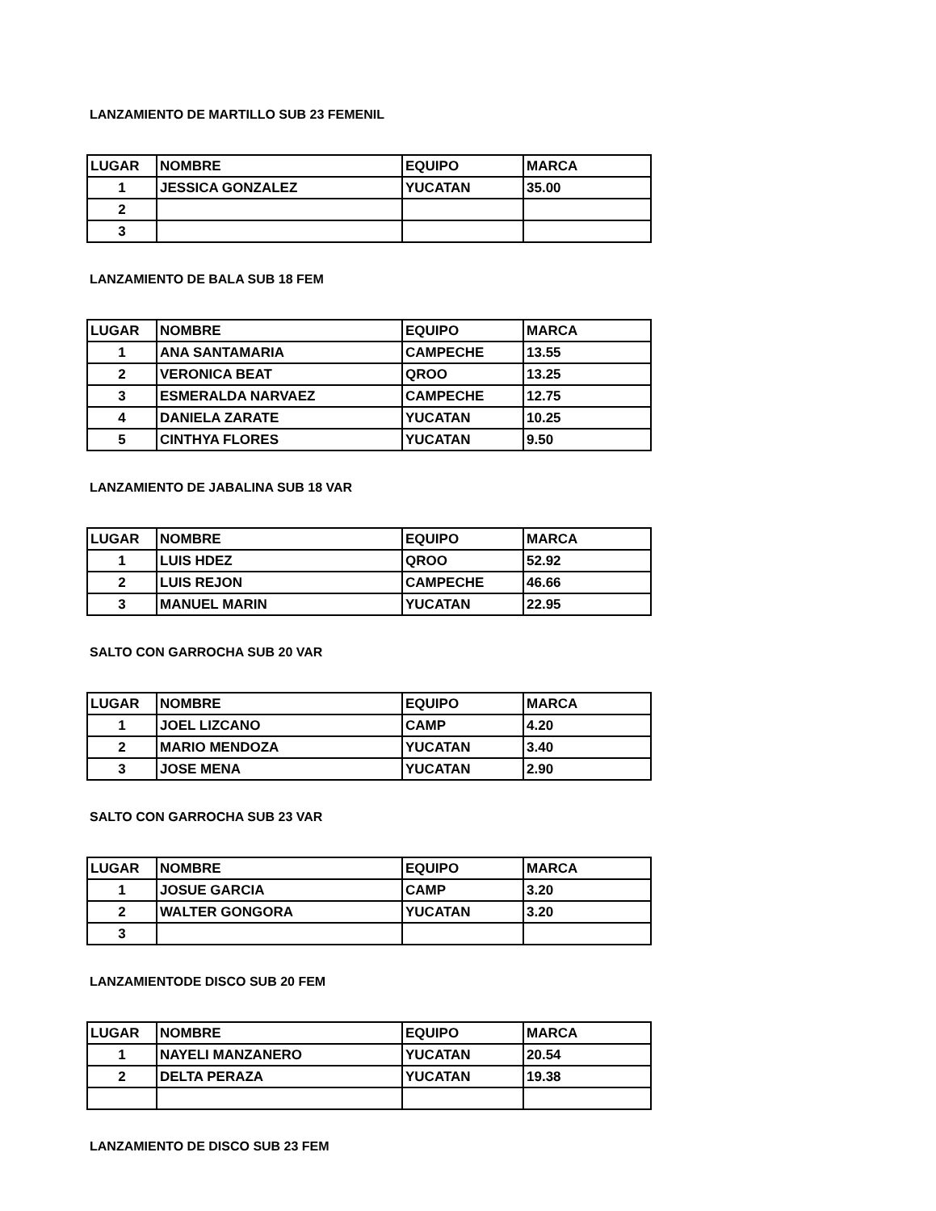LANZAMIENTO DE MARTILLO SUB 23 FEMENIL
| LUGAR | NOMBRE | EQUIPO | MARCA |
| --- | --- | --- | --- |
| 1 | JESSICA GONZALEZ | YUCATAN | 35.00 |
| 2 | | | |
| 3 | | | |
LANZAMIENTO DE BALA SUB 18 FEM
| LUGAR | NOMBRE | EQUIPO | MARCA |
| --- | --- | --- | --- |
| 1 | ANA SANTAMARIA | CAMPECHE | 13.55 |
| 2 | VERONICA BEAT | QROO | 13.25 |
| 3 | ESMERALDA NARVAEZ | CAMPECHE | 12.75 |
| 4 | DANIELA ZARATE | YUCATAN | 10.25 |
| 5 | CINTHYA FLORES | YUCATAN | 9.50 |
LANZAMIENTO DE JABALINA SUB 18 VAR
| LUGAR | NOMBRE | EQUIPO | MARCA |
| --- | --- | --- | --- |
| 1 | LUIS HDEZ | QROO | 52.92 |
| 2 | LUIS REJON | CAMPECHE | 46.66 |
| 3 | MANUEL MARIN | YUCATAN | 22.95 |
SALTO CON GARROCHA SUB 20 VAR
| LUGAR | NOMBRE | EQUIPO | MARCA |
| --- | --- | --- | --- |
| 1 | JOEL LIZCANO | CAMP | 4.20 |
| 2 | MARIO MENDOZA | YUCATAN | 3.40 |
| 3 | JOSE MENA | YUCATAN | 2.90 |
SALTO CON GARROCHA SUB 23 VAR
| LUGAR | NOMBRE | EQUIPO | MARCA |
| --- | --- | --- | --- |
| 1 | JOSUE GARCIA | CAMP | 3.20 |
| 2 | WALTER GONGORA | YUCATAN | 3.20 |
| 3 | | | |
LANZAMIENTODE DISCO SUB 20 FEM
| LUGAR | NOMBRE | EQUIPO | MARCA |
| --- | --- | --- | --- |
| 1 | NAYELI MANZANERO | YUCATAN | 20.54 |
| 2 | DELTA PERAZA | YUCATAN | 19.38 |
LANZAMIENTO DE DISCO SUB 23 FEM